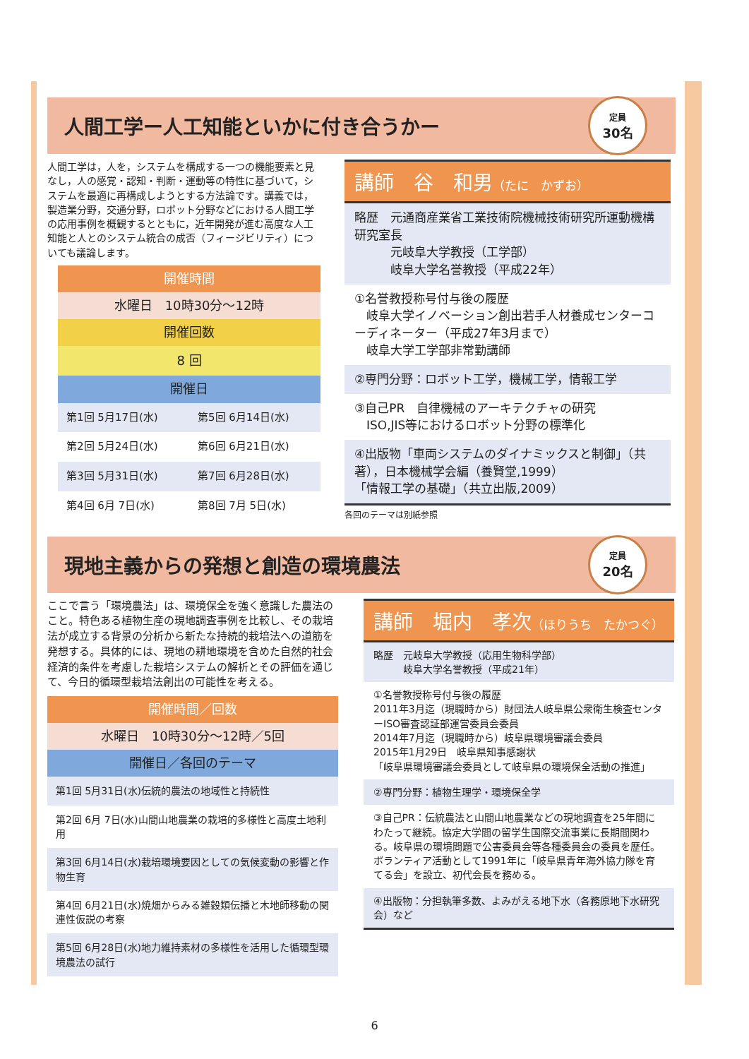人間工学ー人工知能といかに付き合うかー
定員
30名
人間工学は，人を，システムを構成する一つの機能要素と見なし，人の感覚・認知・判断・運動等の特性に基づいて，システムを最適に再構成しようとする方法論です。講義では，製造業分野，交通分野，ロボット分野などにおける人間工学の応用事例を概観するとともに，近年開発が進む高度な人工知能と人とのシステム統合の成否（フィージビリティ）についても議論します。
開催時間
水曜日　10時30分～12時
開催回数
8 回
開催日
| 第1回 5月17日(水) | 第5回 6月14日(水) |
| 第2回 5月24日(水) | 第6回 6月21日(水) |
| 第3回 5月31日(水) | 第7回 6月28日(水) |
| 第4回 6月 7日(水) | 第8回 7月 5日(水) |
講師　谷　和男（たに　かずお）
略歴　元通商産業省工業技術院機械技術研究所運動機構研究室長
　　　元岐阜大学教授（工学部）
　　　岐阜大学名誉教授（平成22年）
①名誉教授称号付与後の履歴
　岐阜大学イノベーション創出若手人材養成センターコーディネーター（平成27年3月まで）
　岐阜大学工学部非常勤講師
②専門分野：ロボット工学，機械工学，情報工学
③自己PR　自律機械のアーキテクチャの研究
　ISO,JIS等におけるロボット分野の標準化
④出版物「車両システムのダイナミックスと制御」（共著），日本機械学会編（養賢堂,1999）
「情報工学の基礎」（共立出版,2009）
各回のテーマは別紙参照
現地主義からの発想と創造の環境農法
定員
20名
ここで言う「環境農法」は、環境保全を強く意識した農法のこと。特色ある植物生産の現地調査事例を比較し、その栽培法が成立する背景の分析から新たな持続的栽培法への道筋を発想する。具体的には、現地の耕地環境を含めた自然的社会経済的条件を考慮した栽培システムの解析とその評価を通じて、今日的循環型栽培法創出の可能性を考える。
開催時間／回数
水曜日　10時30分～12時／5回
開催日／各回のテーマ
| 第1回 5月31日(水)伝統的農法の地域性と持続性 |
| 第2回 6月 7日(水)山間山地農業の栽培的多様性と高度土地利用 |
| 第3回 6月14日(水)栽培環境要因としての気候変動の影響と作物生育 |
| 第4回 6月21日(水)焼畑からみる雑穀類伝播と木地師移動の関連性仮説の考察 |
| 第5回 6月28日(水)地力維持素材の多様性を活用した循環型環境農法の試行 |
講師　堀内　孝次（ほりうち　たかつぐ）
略歴　元岐阜大学教授（応用生物科学部）
　　　岐阜大学名誉教授（平成21年）
①名誉教授称号付与後の履歴
2011年3月迄（現職時から）財団法人岐阜県公衆衛生検査センターISO審査認証部運営委員会委員
2014年7月迄（現職時から）岐阜県環境審議会委員
2015年1月29日　岐阜県知事感謝状
「岐阜県環境審議会委員として岐阜県の環境保全活動の推進」
②専門分野：植物生理学・環境保全学
③自己PR：伝統農法と山間山地農業などの現地調査を25年間にわたって継続。協定大学間の留学生国際交流事業に長期間関わる。岐阜県の環境問題で公害委員会等各種委員会の委員を歴任。ボランティア活動として1991年に「岐阜県青年海外協力隊を育てる会」を設立、初代会長を務める。
④出版物：分担執筆多数、よみがえる地下水（各務原地下水研究会）など
6